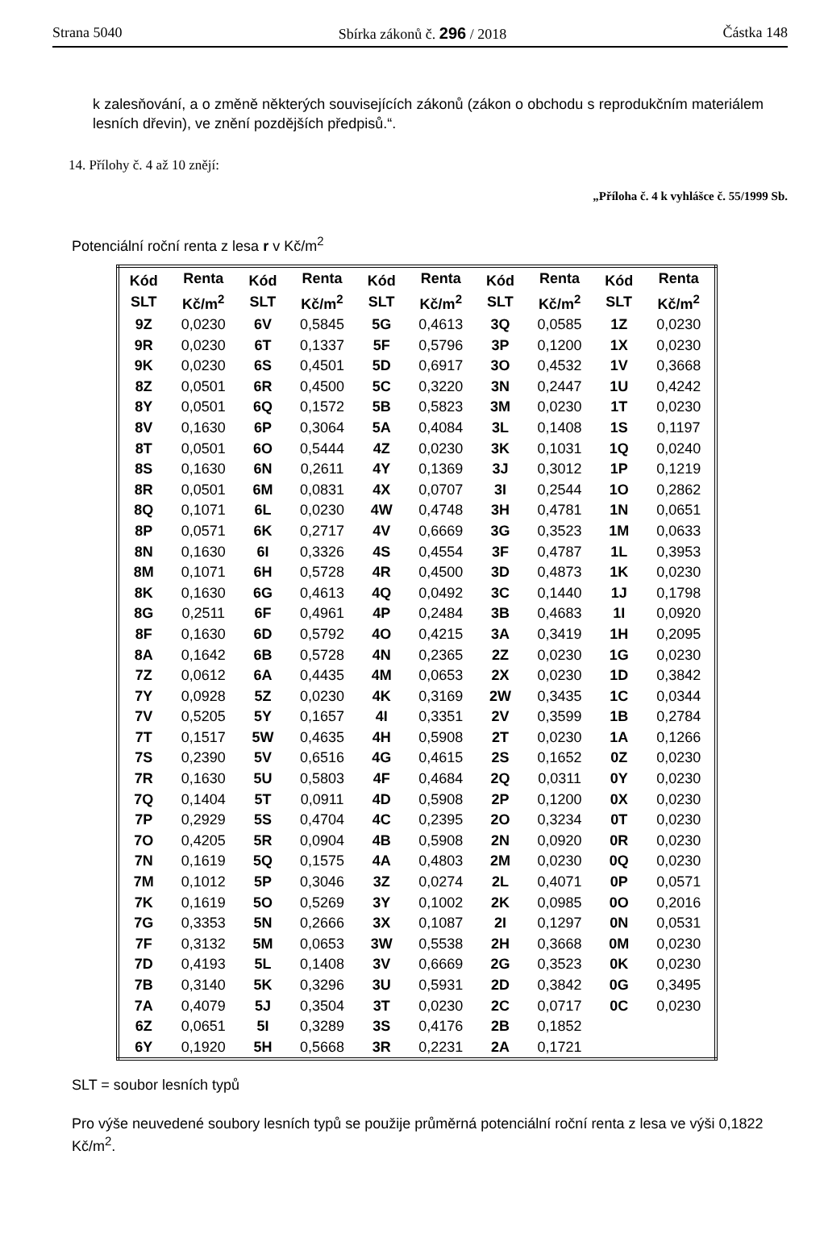Strana 5040 Sbírka zákonů č. 296 / 2018 Částka 148
k zalesňování, a o změně některých souvisejících zákonů (zákon o obchodu s reprodukčním materiálem lesních dřevin), ve znění pozdějších předpisů.“.
14. Přílohy č. 4 až 10 znějí:
„Příloha č. 4 k vyhlášce č. 55/1999 Sb.
Potenciální roční renta z lesa r v Kč/m<sup>2</sup>
| Kód SLT | Renta Kč/m<sup>2</sup> | Kód SLT | Renta Kč/m<sup>2</sup> | Kód SLT | Renta Kč/m<sup>2</sup> | Kód SLT | Renta Kč/m<sup>2</sup> | Kód SLT | Renta Kč/m<sup>2</sup> |
| --- | --- | --- | --- | --- | --- | --- | --- | --- | --- |
| 9Z | 0,0230 | 6V | 0,5845 | 5G | 0,4613 | 3Q | 0,0585 | 1Z | 0,0230 |
| 9R | 0,0230 | 6T | 0,1337 | 5F | 0,5796 | 3P | 0,1200 | 1X | 0,0230 |
| 9K | 0,0230 | 6S | 0,4501 | 5D | 0,6917 | 3O | 0,4532 | 1V | 0,3668 |
| 8Z | 0,0501 | 6R | 0,4500 | 5C | 0,3220 | 3N | 0,2447 | 1U | 0,4242 |
| 8Y | 0,0501 | 6Q | 0,1572 | 5B | 0,5823 | 3M | 0,0230 | 1T | 0,0230 |
| 8V | 0,1630 | 6P | 0,3064 | 5A | 0,4084 | 3L | 0,1408 | 1S | 0,1197 |
| 8T | 0,0501 | 6O | 0,5444 | 4Z | 0,0230 | 3K | 0,1031 | 1Q | 0,0240 |
| 8S | 0,1630 | 6N | 0,2611 | 4Y | 0,1369 | 3J | 0,3012 | 1P | 0,1219 |
| 8R | 0,0501 | 6M | 0,0831 | 4X | 0,0707 | 3I | 0,2544 | 1O | 0,2862 |
| 8Q | 0,1071 | 6L | 0,0230 | 4W | 0,4748 | 3H | 0,4781 | 1N | 0,0651 |
| 8P | 0,0571 | 6K | 0,2717 | 4V | 0,6669 | 3G | 0,3523 | 1M | 0,0633 |
| 8N | 0,1630 | 6I | 0,3326 | 4S | 0,4554 | 3F | 0,4787 | 1L | 0,3953 |
| 8M | 0,1071 | 6H | 0,5728 | 4R | 0,4500 | 3D | 0,4873 | 1K | 0,0230 |
| 8K | 0,1630 | 6G | 0,4613 | 4Q | 0,0492 | 3C | 0,1440 | 1J | 0,1798 |
| 8G | 0,2511 | 6F | 0,4961 | 4P | 0,2484 | 3B | 0,4683 | 1I | 0,0920 |
| 8F | 0,1630 | 6D | 0,5792 | 4O | 0,4215 | 3A | 0,3419 | 1H | 0,2095 |
| 8A | 0,1642 | 6B | 0,5728 | 4N | 0,2365 | 2Z | 0,0230 | 1G | 0,0230 |
| 7Z | 0,0612 | 6A | 0,4435 | 4M | 0,0653 | 2X | 0,0230 | 1D | 0,3842 |
| 7Y | 0,0928 | 5Z | 0,0230 | 4K | 0,3169 | 2W | 0,3435 | 1C | 0,0344 |
| 7V | 0,5205 | 5Y | 0,1657 | 4I | 0,3351 | 2V | 0,3599 | 1B | 0,2784 |
| 7T | 0,1517 | 5W | 0,4635 | 4H | 0,5908 | 2T | 0,0230 | 1A | 0,1266 |
| 7S | 0,2390 | 5V | 0,6516 | 4G | 0,4615 | 2S | 0,1652 | 0Z | 0,0230 |
| 7R | 0,1630 | 5U | 0,5803 | 4F | 0,4684 | 2Q | 0,0311 | 0Y | 0,0230 |
| 7Q | 0,1404 | 5T | 0,0911 | 4D | 0,5908 | 2P | 0,1200 | 0X | 0,0230 |
| 7P | 0,2929 | 5S | 0,4704 | 4C | 0,2395 | 2O | 0,3234 | 0T | 0,0230 |
| 7O | 0,4205 | 5R | 0,0904 | 4B | 0,5908 | 2N | 0,0920 | 0R | 0,0230 |
| 7N | 0,1619 | 5Q | 0,1575 | 4A | 0,4803 | 2M | 0,0230 | 0Q | 0,0230 |
| 7M | 0,1012 | 5P | 0,3046 | 3Z | 0,0274 | 2L | 0,4071 | 0P | 0,0571 |
| 7K | 0,1619 | 5O | 0,5269 | 3Y | 0,1002 | 2K | 0,0985 | 0O | 0,2016 |
| 7G | 0,3353 | 5N | 0,2666 | 3X | 0,1087 | 2I | 0,1297 | 0N | 0,0531 |
| 7F | 0,3132 | 5M | 0,0653 | 3W | 0,5538 | 2H | 0,3668 | 0M | 0,0230 |
| 7D | 0,4193 | 5L | 0,1408 | 3V | 0,6669 | 2G | 0,3523 | 0K | 0,0230 |
| 7B | 0,3140 | 5K | 0,3296 | 3U | 0,5931 | 2D | 0,3842 | 0G | 0,3495 |
| 7A | 0,4079 | 5J | 0,3504 | 3T | 0,0230 | 2C | 0,0717 | 0C | 0,0230 |
| 6Z | 0,0651 | 5I | 0,3289 | 3S | 0,4176 | 2B | 0,1852 | | |
| 6Y | 0,1920 | 5H | 0,5668 | 3R | 0,2231 | 2A | 0,1721 | | |
SLT = soubor lesních typů
Pro výše neuvedené soubory lesních typů se použije průměrná potenciální roční renta z lesa ve výši 0,1822 Kč/m<sup>2</sup>.